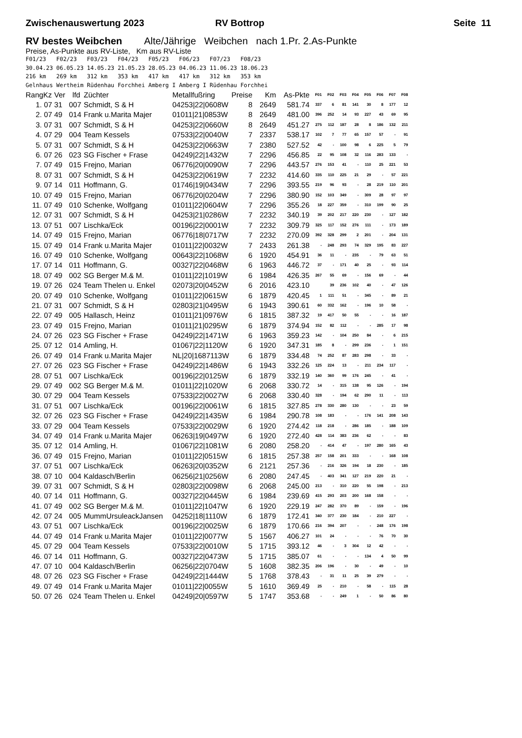Zwischenauswertung 2023 RV Bottrop Seite 11
RV bestes Weibchen Alte/Jährige Weibchen nach 1.Pr. 2.As-Punkte
Preise, As-Punkte aus RV-Liste, Km aus RV-Liste
F01/23 F02/23 F03/23 F04/23 F05/23 F06/23 F07/23 F08/23 30.04.23 06.05.23 14.05.23 21.05.23 28.05.23 04.06.23 11.06.23 18.06.23 216 km 269 km 312 km 353 km 417 km 417 km 312 km 353 km Gelnhaus Wertheim Rüdenhau Forchhei Amberg I Amberg I Rüdenhau Forchhei
| RangKz | Ver | lfd | Züchter | Metallfußring | Preise | Km | As-Pkte | F01 | F02 | F03 | F04 | F05 | F06 | F07 | F08 |
| --- | --- | --- | --- | --- | --- | --- | --- | --- | --- | --- | --- | --- | --- | --- | --- |
| 1. 07 | 31 | 007 | Schmidt, S & H | 04253/22/0608W | 8 | 2649 | 581.74 | 337 | 6 | 81 | 141 | 30 | 8 | 177 | 12 |
| 2. 07 | 49 | 014 | Frank u.Marita Majer | 01011/21/0853W | 8 | 2649 | 481.00 | 396 | 252 | 14 | 93 | 227 | 43 | 69 | 95 |
| 3. 07 | 31 | 007 | Schmidt, S & H | 04253/22/0660W | 8 | 2649 | 451.27 | 275 | 112 | 187 | 28 | 8 | 186 | 132 | 211 |
| 4. 07 | 29 | 004 | Team Kessels | 07533/22/0040W | 7 | 2337 | 538.17 | 102 | 7 | 77 | 65 | 157 | 57 | - | 91 |
| 5. 07 | 31 | 007 | Schmidt, S & H | 04253/22/0663W | 7 | 2380 | 527.52 | 42 | - | 100 | 98 | 6 | 225 | 5 | 79 |
| 6. 07 | 26 | 023 | SG Fischer + Frase | 04249/22/1432W | 7 | 2296 | 456.85 | 22 | 95 | 108 | 32 | 116 | 283 | 133 | - |
| 7. 07 | 49 | 015 | Frejno, Marian | 06776/20/0090W | 7 | 2296 | 443.57 | 276 | 153 | 41 | - | 110 | 25 | 221 | 53 |
| 8. 07 | 31 | 007 | Schmidt, S & H | 04253/22/0619W | 7 | 2232 | 414.60 | 335 | 110 | 225 | 21 | 29 | - | 57 | 221 |
| 9. 07 | 14 | 011 | Hoffmann, G. | 01746/19/0434W | 7 | 2296 | 393.55 | 219 | 96 | 93 | - | 28 | 219 | 110 | 201 |
| 10. 07 | 49 | 015 | Frejno, Marian | 06776/20/0204W | 7 | 2296 | 380.90 | 152 | 103 | 349 | - | 309 | 28 | 97 | 97 |
| 11. 07 | 49 | 010 | Schenke, Wolfgang | 01011/22/0604W | 7 | 2296 | 355.26 | 18 | 227 | 359 | - | 310 | 199 | 90 | 25 |
| 12. 07 | 31 | 007 | Schmidt, S & H | 04253/21/0286W | 7 | 2232 | 340.19 | 39 | 202 | 217 | 220 | 230 | - | 127 | 182 |
| 13. 07 | 51 | 007 | Lischka/Eck | 00196/22/0001W | 7 | 2232 | 309.79 | 325 | 117 | 152 | 276 | 111 | - | 173 | 189 |
| 14. 07 | 49 | 015 | Frejno, Marian | 06776/18/0717W | 7 | 2232 | 270.09 | 392 | 328 | 299 | 2 | 201 | - | 204 | 131 |
| 15. 07 | 49 | 014 | Frank u.Marita Majer | 01011/22/0032W | 7 | 2433 | 261.38 | - | 248 | 293 | 74 | 329 | 195 | 83 | 227 |
| 16. 07 | 49 | 010 | Schenke, Wolfgang | 00643/22/1068W | 6 | 1920 | 454.91 | 36 | 11 | - | 235 | - | 79 | 63 | 51 |
| 17. 07 | 14 | 011 | Hoffmann, G. | 00327/22/0468W | 6 | 1963 | 446.72 | 37 | - | 171 | 40 | 25 | - | 93 | 114 |
| 18. 07 | 49 | 002 | SG Berger M.& M. | 01011/22/1019W | 6 | 1984 | 426.35 | 267 | 55 | 69 | - | 156 | 69 | - | 44 |
| 19. 07 | 26 | 024 | Team Thelen u. Enkel | 02073/20/0452W | 6 | 2016 | 423.10 | | 39 | 236 | 102 | 40 | - | 47 | 126 |
| 20. 07 | 49 | 010 | Schenke, Wolfgang | 01011/22/0615W | 6 | 1879 | 420.45 | 1 | 111 | 51 | - | 345 | - | 89 | 21 |
| 21. 07 | 31 | 007 | Schmidt, S & H | 02803/21/0495W | 6 | 1943 | 390.61 | 60 | 332 | 162 | - | 196 | 10 | 58 | - |
| 22. 07 | 49 | 005 | Hallasch, Heinz | 01011/21/0976W | 6 | 1815 | 387.32 | 19 | 417 | 50 | 55 | - | - | 16 | 187 |
| 23. 07 | 49 | 015 | Frejno, Marian | 01011/21/0295W | 6 | 1879 | 374.94 | 152 | 82 | 112 | - | - | 285 | 17 | 98 |
| 24. 07 | 26 | 023 | SG Fischer + Frase | 04249/22/1471W | 6 | 1963 | 359.23 | 142 | - | 104 | 250 | 84 | - | 6 | 215 |
| 25. 07 | 12 | 014 | Amling, H. | 01067/22/1120W | 6 | 1920 | 347.31 | 185 | 8 | - | 299 | 236 | - | 1 | 151 |
| 26. 07 | 49 | 014 | Frank u.Marita Majer | NL/20/1687113W | 6 | 1879 | 334.48 | 74 | 252 | 87 | 283 | 298 | - | 33 | - |
| 27. 07 | 26 | 023 | SG Fischer + Frase | 04249/22/1486W | 6 | 1943 | 332.26 | 125 | 224 | 13 | - | 211 | 234 | 117 | - |
| 28. 07 | 51 | 007 | Lischka/Eck | 00196/22/0125W | 6 | 1879 | 332.19 | 140 | 360 | 99 | 176 | 245 | - | 41 | - |
| 29. 07 | 49 | 002 | SG Berger M.& M. | 01011/22/1020W | 6 | 2068 | 330.72 | 14 | - | 315 | 138 | 95 | 126 | - | 194 |
| 30. 07 | 29 | 004 | Team Kessels | 07533/22/0027W | 6 | 2068 | 330.40 | 328 | - | 194 | 62 | 290 | 11 | - | 113 |
| 31. 07 | 51 | 007 | Lischka/Eck | 00196/22/0061W | 6 | 1815 | 327.85 | 278 | 330 | 280 | 130 | - | - | 23 | 59 |
| 32. 07 | 26 | 023 | SG Fischer + Frase | 04249/22/1435W | 6 | 1984 | 290.78 | 108 | 183 | - | - | 176 | 141 | 208 | 143 |
| 33. 07 | 29 | 004 | Team Kessels | 07533/22/0029W | 6 | 1920 | 274.42 | 118 | 218 | - | 286 | 185 | - | 188 | 109 |
| 34. 07 | 49 | 014 | Frank u.Marita Majer | 06263/19/0497W | 6 | 1920 | 272.40 | 428 | 114 | 383 | 236 | 62 | - | - | 83 |
| 35. 07 | 12 | 014 | Amling, H. | 01067/22/1081W | 6 | 2080 | 258.20 | - | 414 | 47 | - | 197 | 280 | 165 | 43 |
| 36. 07 | 49 | 015 | Frejno, Marian | 01011/22/0515W | 6 | 1815 | 257.38 | 257 | 158 | 201 | 333 | - | - | 168 | 108 |
| 37. 07 | 51 | 007 | Lischka/Eck | 06263/20/0352W | 6 | 2121 | 257.36 | - | 216 | 326 | 194 | 18 | 230 | - | 185 |
| 38. 07 | 10 | 004 | Kaldasch/Berlin | 06256/21/0256W | 6 | 2080 | 247.45 | - | 403 | 341 | 127 | 219 | 220 | 21 | - |
| 39. 07 | 31 | 007 | Schmidt, S & H | 02803/22/0098W | 6 | 2068 | 245.00 | 213 | - | 310 | 220 | 55 | 198 | - | 213 |
| 40. 07 | 14 | 011 | Hoffmann, G. | 00327/22/0445W | 6 | 1984 | 239.69 | 415 | 293 | 203 | 200 | 168 | 158 | - | - |
| 41. 07 | 49 | 002 | SG Berger M.& M. | 01011/22/1047W | 6 | 1920 | 229.19 | 247 | 282 | 370 | 89 | - | 159 | - | 196 |
| 42. 07 | 24 | 005 | MummUrsuleackJansen | 04252/18/1110W | 6 | 1879 | 172.41 | 340 | 377 | 230 | 184 | - | 210 | 227 | - |
| 43. 07 | 51 | 007 | Lischka/Eck | 00196/22/0025W | 6 | 1879 | 170.66 | 216 | 394 | 207 | - | - | 248 | 176 | 198 |
| 44. 07 | 49 | 014 | Frank u.Marita Majer | 01011/22/0077W | 5 | 1567 | 406.27 | 101 | 24 | - | - | - | 76 | 70 | 30 |
| 45. 07 | 29 | 004 | Team Kessels | 07533/22/0010W | 5 | 1715 | 393.12 | 46 | - | 3 | 304 | 12 | 42 | - | - |
| 46. 07 | 14 | 011 | Hoffmann, G. | 00327/22/0473W | 5 | 1715 | 385.07 | 61 | - | - | - | 134 | 4 | 50 | 99 |
| 47. 07 | 10 | 004 | Kaldasch/Berlin | 06256/22/0704W | 5 | 1608 | 382.35 | 206 | 196 | - | 30 | - | 49 | - | 10 |
| 48. 07 | 26 | 023 | SG Fischer + Frase | 04249/22/1444W | 5 | 1768 | 378.43 | - | 31 | 11 | 25 | 39 | 279 | - | - |
| 49. 07 | 49 | 014 | Frank u.Marita Majer | 01011/22/0055W | 5 | 1610 | 369.49 | 25 | - | 210 | - | 58 | - | 115 | 28 |
| 50. 07 | 26 | 024 | Team Thelen u. Enkel | 04249/20/0597W | 5 | 1747 | 353.68 | - | - | 249 | 1 | - | 50 | 86 | 80 |